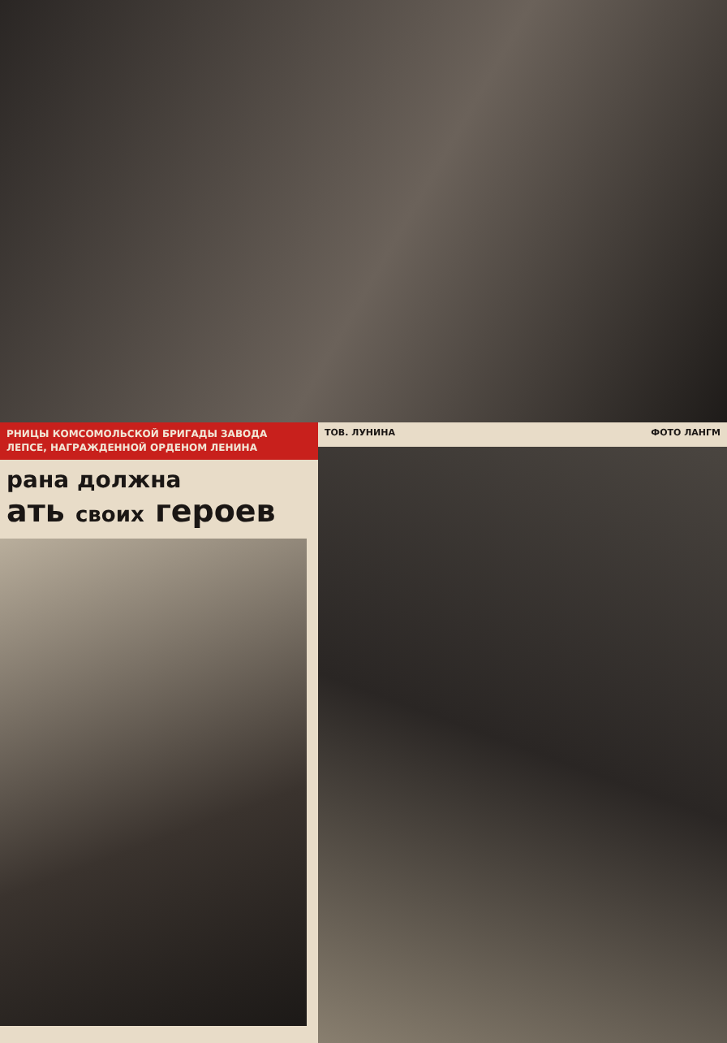РНИЦЫ КОМСОМОЛЬСКОЙ БРИГАДЫ ЗАВОДА
ЛЕПСЕ, НАГРАЖДЕННОЙ ОРДЕНОМ ЛЕНИНА
рана должна
ать своих героев
ТОВ. ЛУНИНА ФОТО ЛАНГМ